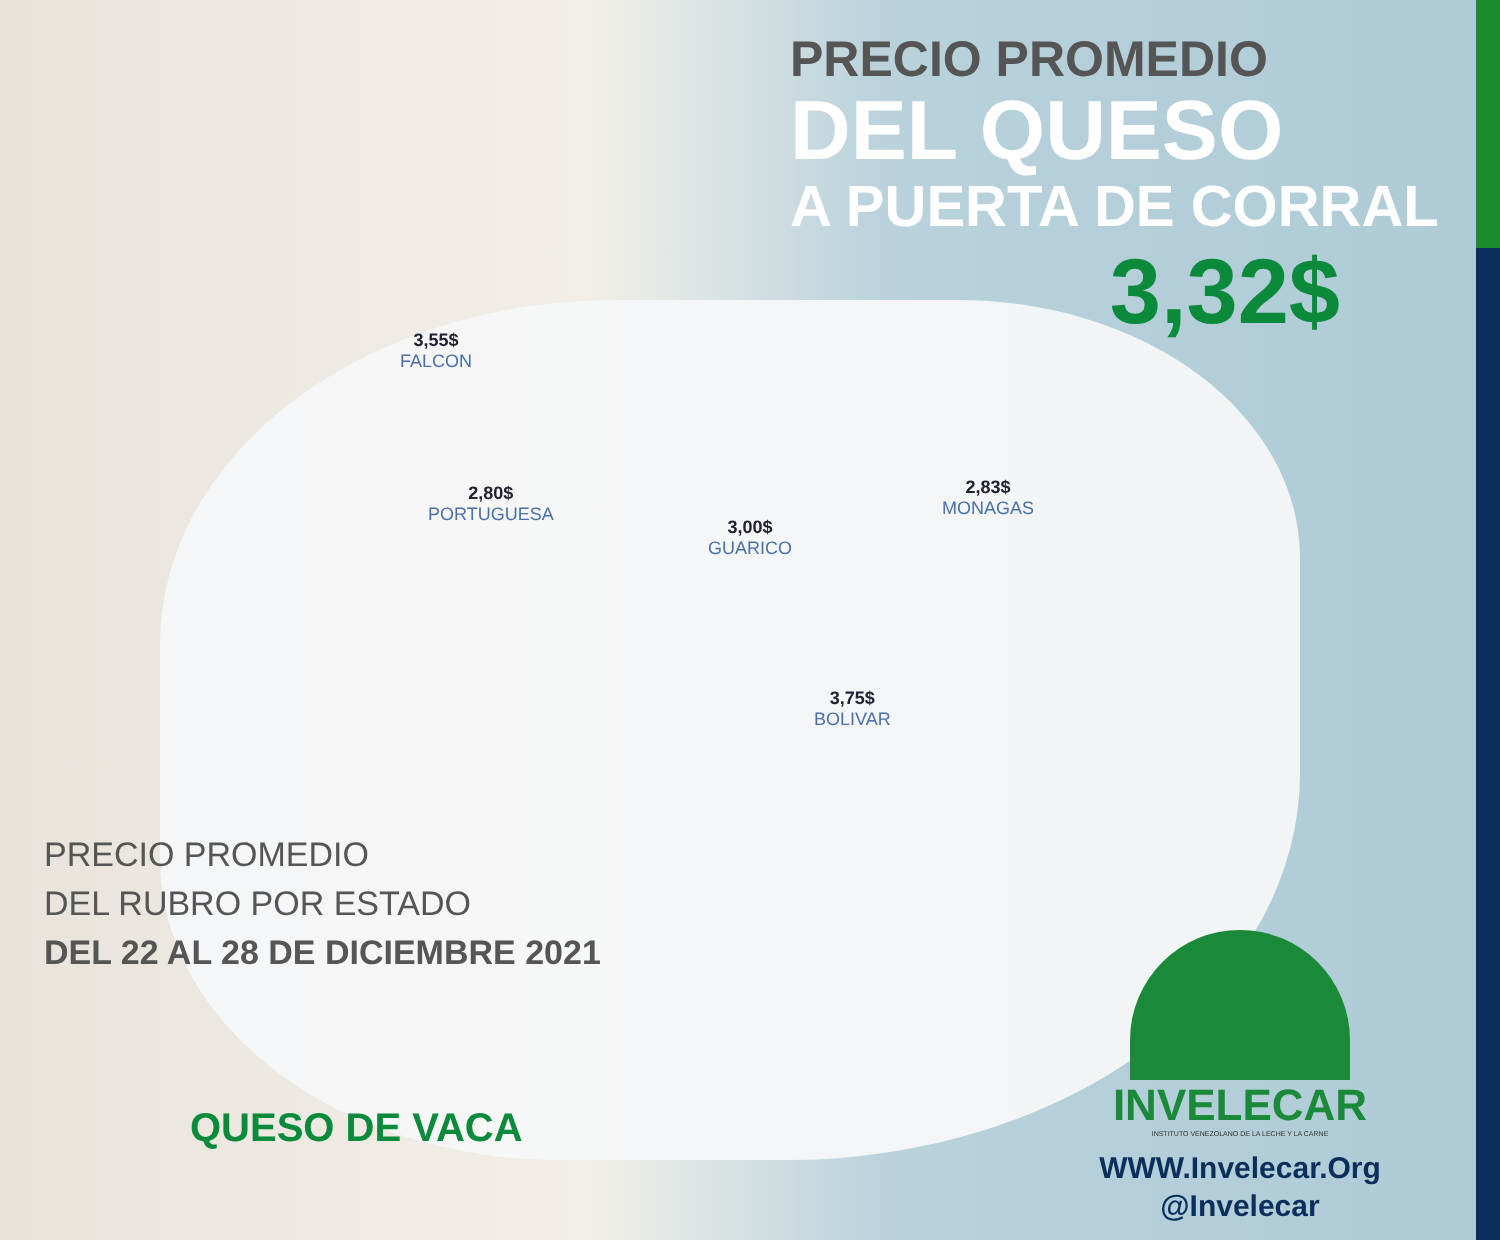PRECIO PROMEDIO
DEL QUESO
A PUERTA DE CORRAL
3,32$
3,55$
FALCON
2,80$
PORTUGUESA
3,00$
GUARICO
2,83$
MONAGAS
3,75$
BOLIVAR
PRECIO PROMEDIO
DEL RUBRO POR ESTADO
DEL 22 AL 28 DE DICIEMBRE 2021
QUESO DE VACA
INVELECAR
INSTITUTO VENEZOLANO DE LA LECHE Y LA CARNE
WWW.Invelecar.Org
@Invelecar